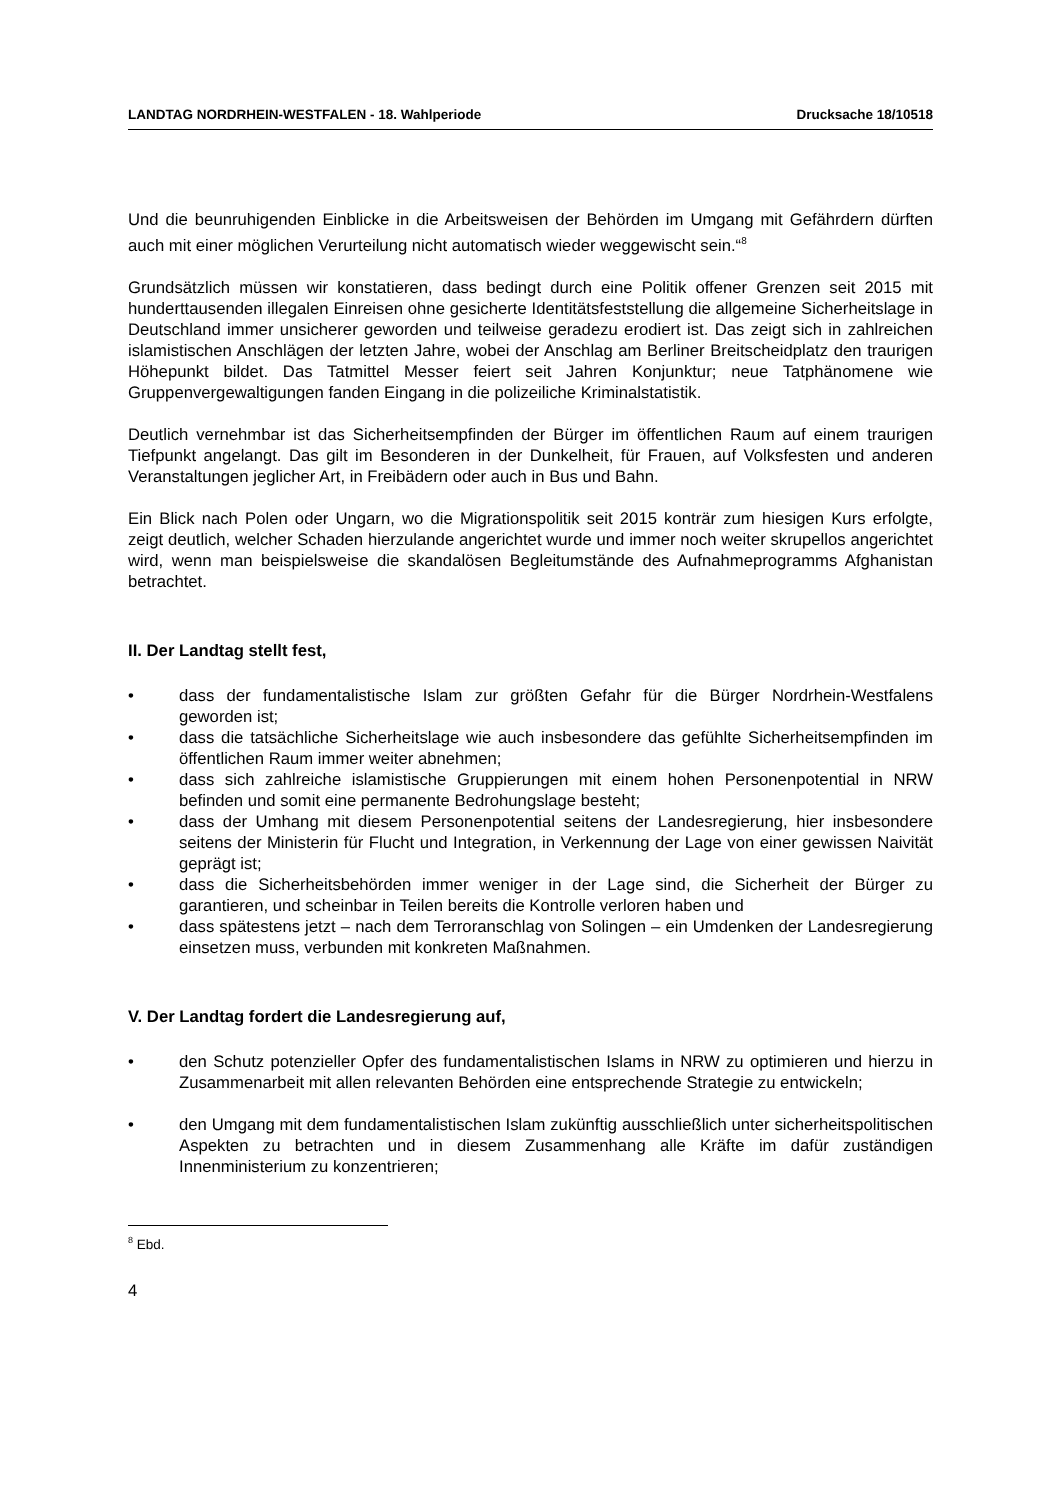LANDTAG NORDRHEIN-WESTFALEN - 18. Wahlperiode Drucksache 18/10518
Und die beunruhigenden Einblicke in die Arbeitsweisen der Behörden im Umgang mit Gefährdern dürften auch mit einer möglichen Verurteilung nicht automatisch wieder weggewischt sein.“<sup>8</sup>
Grundsätzlich müssen wir konstatieren, dass bedingt durch eine Politik offener Grenzen seit 2015 mit hunderttausenden illegalen Einreisen ohne gesicherte Identitätsfeststellung die allgemeine Sicherheitslage in Deutschland immer unsicherer geworden und teilweise geradezu erodiert ist. Das zeigt sich in zahlreichen islamistischen Anschlägen der letzten Jahre, wobei der Anschlag am Berliner Breitscheidplatz den traurigen Höhepunkt bildet. Das Tatmittel Messer feiert seit Jahren Konjunktur; neue Tatphänomene wie Gruppenvergewaltigungen fanden Eingang in die polizeiliche Kriminalstatistik.
Deutlich vernehmbar ist das Sicherheitsempfinden der Bürger im öffentlichen Raum auf einem traurigen Tiefpunkt angelangt. Das gilt im Besonderen in der Dunkelheit, für Frauen, auf Volksfesten und anderen Veranstaltungen jeglicher Art, in Freibädern oder auch in Bus und Bahn.
Ein Blick nach Polen oder Ungarn, wo die Migrationspolitik seit 2015 konträr zum hiesigen Kurs erfolgte, zeigt deutlich, welcher Schaden hierzulande angerichtet wurde und immer noch weiter skrupellos angerichtet wird, wenn man beispielsweise die skandalösen Begleitumstände des Aufnahmeprogramms Afghanistan betrachtet.
II. Der Landtag stellt fest,
• dass der fundamentalistische Islam zur größten Gefahr für die Bürger Nordrhein-Westfalens geworden ist;
• dass die tatsächliche Sicherheitslage wie auch insbesondere das gefühlte Sicherheitsempfinden im öffentlichen Raum immer weiter abnehmen;
• dass sich zahlreiche islamistische Gruppierungen mit einem hohen Personenpotential in NRW befinden und somit eine permanente Bedrohungslage besteht;
• dass der Umhang mit diesem Personenpotential seitens der Landesregierung, hier insbesondere seitens der Ministerin für Flucht und Integration, in Verkennung der Lage von einer gewissen Naivität geprägt ist;
• dass die Sicherheitsbehörden immer weniger in der Lage sind, die Sicherheit der Bürger zu garantieren, und scheinbar in Teilen bereits die Kontrolle verloren haben und
• dass spätestens jetzt – nach dem Terroranschlag von Solingen – ein Umdenken der Landesregierung einsetzen muss, verbunden mit konkreten Maßnahmen.
V. Der Landtag fordert die Landesregierung auf,
• den Schutz potenzieller Opfer des fundamentalistischen Islams in NRW zu optimieren und hierzu in Zusammenarbeit mit allen relevanten Behörden eine entsprechende Strategie zu entwickeln;
• den Umgang mit dem fundamentalistischen Islam zukünftig ausschließlich unter sicherheitspolitischen Aspekten zu betrachten und in diesem Zusammenhang alle Kräfte im dafür zuständigen Innenministerium zu konzentrieren;
<sup>8</sup> Ebd.
4